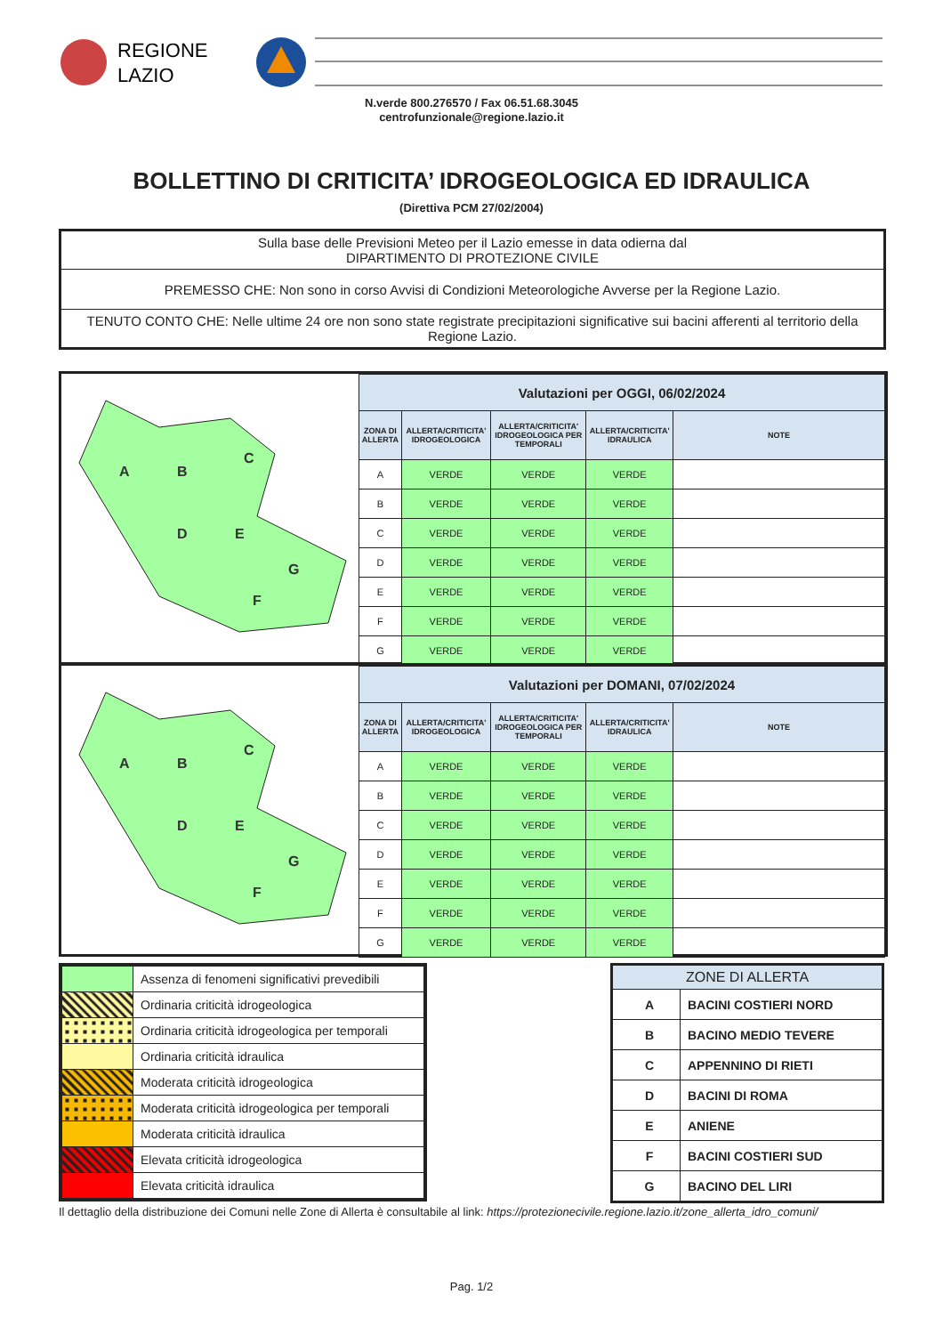REGIONE
LAZIO
N.verde 800.276570 / Fax 06.51.68.3045
centrofunzionale@regione.lazio.it
BOLLETTINO DI CRITICITA’ IDROGEOLOGICA ED IDRAULICA
(Direttiva PCM 27/02/2004)
| Sulla base delle Previsioni Meteo per il Lazio emesse in data odierna dal DIPARTIMENTO DI PROTEZIONE CIVILE |
| PREMESSO CHE: Non sono in corso Avvisi di Condizioni Meteorologiche Avverse per la Regione Lazio. |
| TENUTO CONTO CHE: Nelle ultime 24 ore non sono state registrate precipitazioni significative sui bacini afferenti al territorio della Regione Lazio. |
A
B
C
D
E
G
F
| Valutazioni per OGGI, 06/02/2024 | | | | |
| --- | --- | --- | --- | --- |
| ZONA DI ALLERTA | ALLERTA/CRITICITA' IDROGEOLOGICA | ALLERTA/CRITICITA' IDROGEOLOGICA PER TEMPORALI | ALLERTA/CRITICITA' IDRAULICA | NOTE |
| A | VERDE | VERDE | VERDE | |
| B | VERDE | VERDE | VERDE | |
| C | VERDE | VERDE | VERDE | |
| D | VERDE | VERDE | VERDE | |
| E | VERDE | VERDE | VERDE | |
| F | VERDE | VERDE | VERDE | |
| G | VERDE | VERDE | VERDE | |
A
B
C
D
E
G
F
| Valutazioni per DOMANI, 07/02/2024 | | | | |
| --- | --- | --- | --- | --- |
| ZONA DI ALLERTA | ALLERTA/CRITICITA' IDROGEOLOGICA | ALLERTA/CRITICITA' IDROGEOLOGICA PER TEMPORALI | ALLERTA/CRITICITA' IDRAULICA | NOTE |
| A | VERDE | VERDE | VERDE | |
| B | VERDE | VERDE | VERDE | |
| C | VERDE | VERDE | VERDE | |
| D | VERDE | VERDE | VERDE | |
| E | VERDE | VERDE | VERDE | |
| F | VERDE | VERDE | VERDE | |
| G | VERDE | VERDE | VERDE | |
| | Assenza di fenomeni significativi prevedibili |
| | Ordinaria criticità idrogeologica |
| | Ordinaria criticità idrogeologica per temporali |
| | Ordinaria criticità idraulica |
| | Moderata criticità idrogeologica |
| | Moderata criticità idrogeologica per temporali |
| | Moderata criticità idraulica |
| | Elevata criticità idrogeologica |
| | Elevata criticità idraulica |
| ZONE DI ALLERTA | |
| --- | --- |
| A | BACINI COSTIERI NORD |
| B | BACINO MEDIO TEVERE |
| C | APPENNINO DI RIETI |
| D | BACINI DI ROMA |
| E | ANIENE |
| F | BACINI COSTIERI SUD |
| G | BACINO DEL LIRI |
Il dettaglio della distribuzione dei Comuni nelle Zone di Allerta è consultabile al link: https://protezionecivile.regione.lazio.it/zone_allerta_idro_comuni/
Pag. 1/2